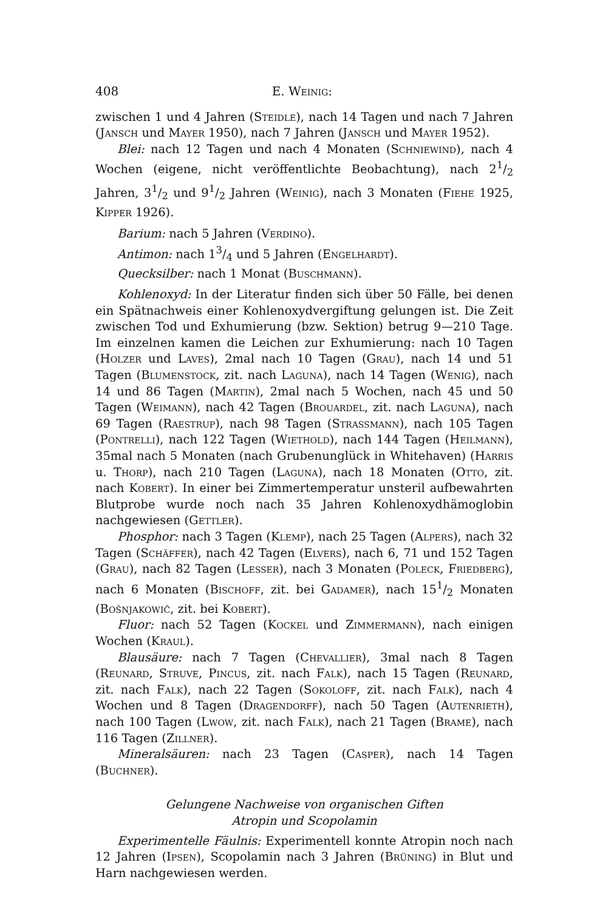408 E. Weinig:
zwischen 1 und 4 Jahren (Steidle), nach 14 Tagen und nach 7 Jahren (Jansch und Mayer 1950), nach 7 Jahren (Jansch und Mayer 1952).
Blei: nach 12 Tagen und nach 4 Monaten (Schniewind), nach 4 Wochen (eigene, nicht veröffentlichte Beobachtung), nach 21/2 Jahren, 31/2 und 91/2 Jahren (Weinig), nach 3 Monaten (Fiehe 1925, Kipper 1926).
Barium: nach 5 Jahren (Verdino).
Antimon: nach 13/4 und 5 Jahren (Engelhardt).
Quecksilber: nach 1 Monat (Buschmann).
Kohlenoxyd: In der Literatur finden sich über 50 Fälle, bei denen ein Spätnachweis einer Kohlenoxydvergiftung gelungen ist. Die Zeit zwischen Tod und Exhumierung (bzw. Sektion) betrug 9—210 Tage. Im einzelnen kamen die Leichen zur Exhumierung: nach 10 Tagen (Holzer und Laves), 2mal nach 10 Tagen (Grau), nach 14 und 51 Tagen (Blumenstock, zit. nach Laguna), nach 14 Tagen (Wenig), nach 14 und 86 Tagen (Martin), 2mal nach 5 Wochen, nach 45 und 50 Tagen (Weimann), nach 42 Tagen (Brouardel, zit. nach Laguna), nach 69 Tagen (Raestrup), nach 98 Tagen (Strassmann), nach 105 Tagen (Pontrelli), nach 122 Tagen (Wiethold), nach 144 Tagen (Heilmann), 35mal nach 5 Monaten (nach Grubenunglück in Whitehaven) (Harris u. Thorp), nach 210 Tagen (Laguna), nach 18 Monaten (Otto, zit. nach Kobert). In einer bei Zimmertemperatur unsteril aufbewahrten Blutprobe wurde noch nach 35 Jahren Kohlenoxydhämoglobin nachgewiesen (Gettler).
Phosphor: nach 3 Tagen (Klemp), nach 25 Tagen (Alpers), nach 32 Tagen (Schäffer), nach 42 Tagen (Elvers), nach 6, 71 und 152 Tagen (Grau), nach 82 Tagen (Lesser), nach 3 Monaten (Poleck, Friedberg), nach 6 Monaten (Bischoff, zit. bei Gadamer), nach 151/2 Monaten (Bošnjakowič, zit. bei Kobert).
Fluor: nach 52 Tagen (Kockel und Zimmermann), nach einigen Wochen (Kraul).
Blausäure: nach 7 Tagen (Chevallier), 3mal nach 8 Tagen (Reunard, Struve, Pincus, zit. nach Falk), nach 15 Tagen (Reunard, zit. nach Falk), nach 22 Tagen (Sokoloff, zit. nach Falk), nach 4 Wochen und 8 Tagen (Dragendorff), nach 50 Tagen (Autenrieth), nach 100 Tagen (Lwow, zit. nach Falk), nach 21 Tagen (Brame), nach 116 Tagen (Zillner).
Mineralsäuren: nach 23 Tagen (Casper), nach 14 Tagen (Buchner).
Gelungene Nachweise von organischen Giften
Atropin und Scopolamin
Experimentelle Fäulnis: Experimentell konnte Atropin noch nach 12 Jahren (Ipsen), Scopolamin nach 3 Jahren (Brüning) in Blut und Harn nachgewiesen werden.